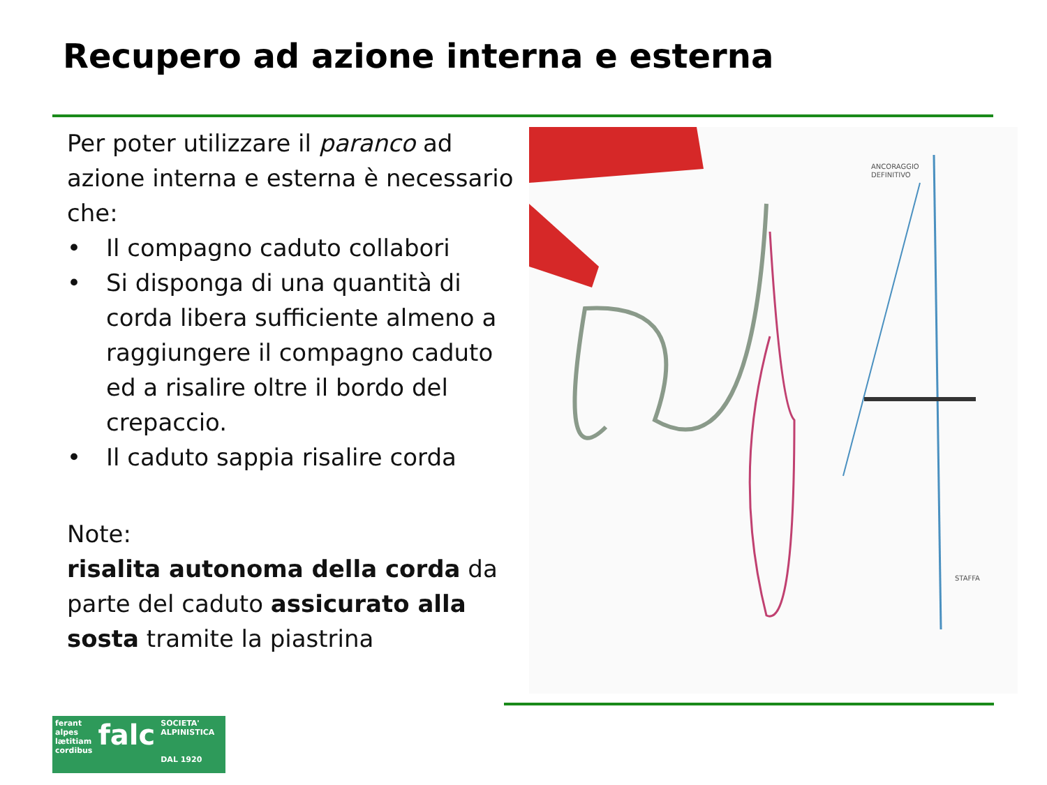Recupero ad azione interna e esterna
Per poter utilizzare il paranco ad azione interna e esterna è necessario che:
• Il compagno caduto collabori
• Si disponga di una quantità di corda libera sufficiente almeno a raggiungere il compagno caduto ed a risalire oltre il bordo del crepaccio.
• Il caduto sappia risalire corda
Note:
risalita autonoma della corda da parte del caduto assicurato alla sosta tramite la piastrina
ANCORAGGIO
DEFINITIVO
STAFFA
ferant
alpes
lætitiam
cordibus
falc
SOCIETA' ALPINISTICA
DAL 1920